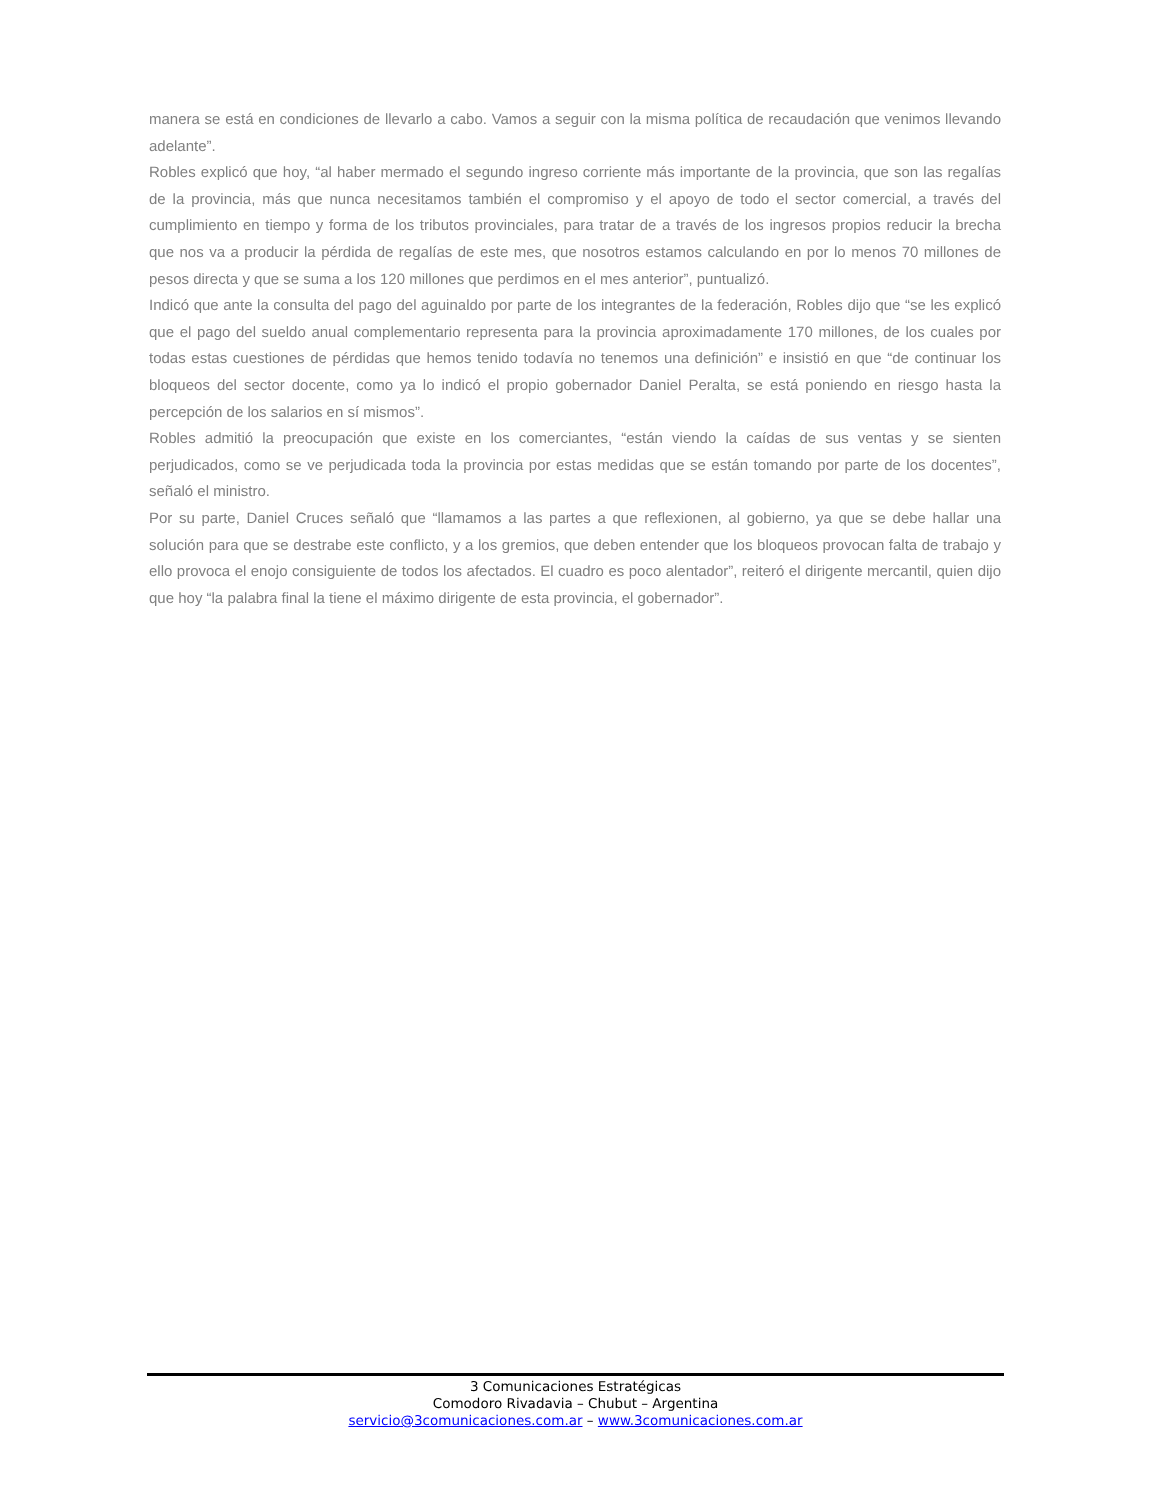manera se está en condiciones de llevarlo a cabo. Vamos a seguir con la misma política de recaudación que venimos llevando adelante”.
Robles explicó que hoy, “al haber mermado el segundo ingreso corriente más importante de la provincia, que son las regalías de la provincia, más que nunca necesitamos también el compromiso y el apoyo de todo el sector comercial, a través del cumplimiento en tiempo y forma de los tributos provinciales, para tratar de a través de los ingresos propios reducir la brecha que nos va a producir la pérdida de regalías de este mes, que nosotros estamos calculando en por lo menos 70 millones de pesos directa y que se suma a los 120 millones que perdimos en el mes anterior”, puntualizó.
Indicó que ante la consulta del pago del aguinaldo por parte de los integrantes de la federación, Robles dijo que “se les explicó que el pago del sueldo anual complementario representa para la provincia aproximadamente 170 millones, de los cuales por todas estas cuestiones de pérdidas que hemos tenido todavía no tenemos una definición” e insistió en que “de continuar los bloqueos del sector docente, como ya lo indicó el propio gobernador Daniel Peralta, se está poniendo en riesgo hasta la percepción de los salarios en sí mismos”.
Robles admitió la preocupación que existe en los comerciantes, “están viendo la caídas de sus ventas y se sienten perjudicados, como se ve perjudicada toda la provincia por estas medidas que se están tomando por parte de los docentes”, señaló el ministro.
Por su parte, Daniel Cruces señaló que “llamamos a las partes a que reflexionen, al gobierno, ya que se debe hallar una solución para que se destrabe este conflicto, y a los gremios, que deben entender que los bloqueos provocan falta de trabajo y ello provoca el enojo consiguiente de todos los afectados. El cuadro es poco alentador”, reiteró el dirigente mercantil, quien dijo que hoy “la palabra final la tiene el máximo dirigente de esta provincia, el gobernador”.
3 Comunicaciones Estratégicas
Comodoro Rivadavia – Chubut – Argentina
servicio@3comunicaciones.com.ar – www.3comunicaciones.com.ar